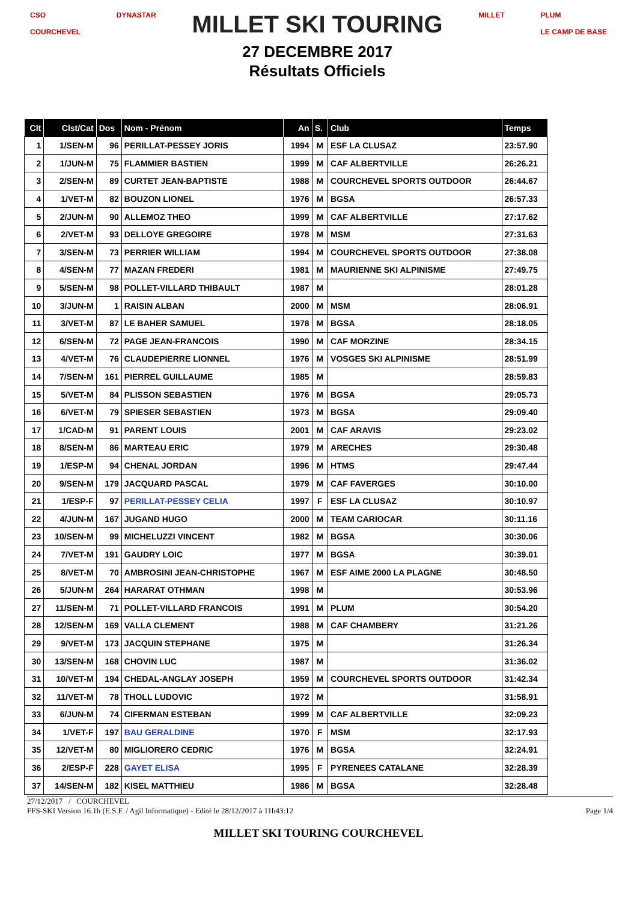CSO
COURCHEVEL
DYNASTAR
MILLET SKI TOURING
27 DECEMBRE 2017
Résultats Officiels
MILLET PLUM
LE CAMP DE BASE
| Clt | Clst/Cat | Dos | Nom - Prénom | An | S. | Club | Temps |
| --- | --- | --- | --- | --- | --- | --- | --- |
| 1 | 1/SEN-M | 96 | PERILLAT-PESSEY JORIS | 1994 | M | ESF LA CLUSAZ | 23:57.90 |
| 2 | 1/JUN-M | 75 | FLAMMIER BASTIEN | 1999 | M | CAF ALBERTVILLE | 26:26.21 |
| 3 | 2/SEN-M | 89 | CURTET JEAN-BAPTISTE | 1988 | M | COURCHEVEL SPORTS OUTDOOR | 26:44.67 |
| 4 | 1/VET-M | 82 | BOUZON LIONEL | 1976 | M | BGSA | 26:57.33 |
| 5 | 2/JUN-M | 90 | ALLEMOZ THEO | 1999 | M | CAF ALBERTVILLE | 27:17.62 |
| 6 | 2/VET-M | 93 | DELLOYE GREGOIRE | 1978 | M | MSM | 27:31.63 |
| 7 | 3/SEN-M | 73 | PERRIER WILLIAM | 1994 | M | COURCHEVEL SPORTS OUTDOOR | 27:38.08 |
| 8 | 4/SEN-M | 77 | MAZAN FREDERI | 1981 | M | MAURIENNE SKI ALPINISME | 27:49.75 |
| 9 | 5/SEN-M | 98 | POLLET-VILLARD THIBAULT | 1987 | M | | 28:01.28 |
| 10 | 3/JUN-M | 1 | RAISIN ALBAN | 2000 | M | MSM | 28:06.91 |
| 11 | 3/VET-M | 87 | LE BAHER SAMUEL | 1978 | M | BGSA | 28:18.05 |
| 12 | 6/SEN-M | 72 | PAGE JEAN-FRANCOIS | 1990 | M | CAF MORZINE | 28:34.15 |
| 13 | 4/VET-M | 76 | CLAUDEPIERRE LIONNEL | 1976 | M | VOSGES SKI ALPINISME | 28:51.99 |
| 14 | 7/SEN-M | 161 | PIERREL GUILLAUME | 1985 | M | | 28:59.83 |
| 15 | 5/VET-M | 84 | PLISSON SEBASTIEN | 1976 | M | BGSA | 29:05.73 |
| 16 | 6/VET-M | 79 | SPIESER SEBASTIEN | 1973 | M | BGSA | 29:09.40 |
| 17 | 1/CAD-M | 91 | PARENT LOUIS | 2001 | M | CAF ARAVIS | 29:23.02 |
| 18 | 8/SEN-M | 86 | MARTEAU ERIC | 1979 | M | ARECHES | 29:30.48 |
| 19 | 1/ESP-M | 94 | CHENAL JORDAN | 1996 | M | HTMS | 29:47.44 |
| 20 | 9/SEN-M | 179 | JACQUARD PASCAL | 1979 | M | CAF FAVERGES | 30:10.00 |
| 21 | 1/ESP-F | 97 | PERILLAT-PESSEY CELIA | 1997 | F | ESF LA CLUSAZ | 30:10.97 |
| 22 | 4/JUN-M | 167 | JUGAND HUGO | 2000 | M | TEAM CARIOCAR | 30:11.16 |
| 23 | 10/SEN-M | 99 | MICHELUZZI VINCENT | 1982 | M | BGSA | 30:30.06 |
| 24 | 7/VET-M | 191 | GAUDRY LOIC | 1977 | M | BGSA | 30:39.01 |
| 25 | 8/VET-M | 70 | AMBROSINI JEAN-CHRISTOPHE | 1967 | M | ESF AIME 2000 LA PLAGNE | 30:48.50 |
| 26 | 5/JUN-M | 264 | HARARAT OTHMAN | 1998 | M | | 30:53.96 |
| 27 | 11/SEN-M | 71 | POLLET-VILLARD FRANCOIS | 1991 | M | PLUM | 30:54.20 |
| 28 | 12/SEN-M | 169 | VALLA CLEMENT | 1988 | M | CAF CHAMBERY | 31:21.26 |
| 29 | 9/VET-M | 173 | JACQUIN STEPHANE | 1975 | M | | 31:26.34 |
| 30 | 13/SEN-M | 168 | CHOVIN LUC | 1987 | M | | 31:36.02 |
| 31 | 10/VET-M | 194 | CHEDAL-ANGLAY JOSEPH | 1959 | M | COURCHEVEL SPORTS OUTDOOR | 31:42.34 |
| 32 | 11/VET-M | 78 | THOLL LUDOVIC | 1972 | M | | 31:58.91 |
| 33 | 6/JUN-M | 74 | CIFERMAN ESTEBAN | 1999 | M | CAF ALBERTVILLE | 32:09.23 |
| 34 | 1/VET-F | 197 | BAU GERALDINE | 1970 | F | MSM | 32:17.93 |
| 35 | 12/VET-M | 80 | MIGLIORERO CEDRIC | 1976 | M | BGSA | 32:24.91 |
| 36 | 2/ESP-F | 228 | GAYET ELISA | 1995 | F | PYRENEES CATALANE | 32:28.39 |
| 37 | 14/SEN-M | 182 | KISEL MATTHIEU | 1986 | M | BGSA | 32:28.48 |
27/12/2017 / COURCHEVEL
FFS-SKI Version 16.1h (E.S.F. / Agil Informatique) - Edité le 28/12/2017 à 11h43:12 Page 1/4
MILLET SKI TOURING COURCHEVEL